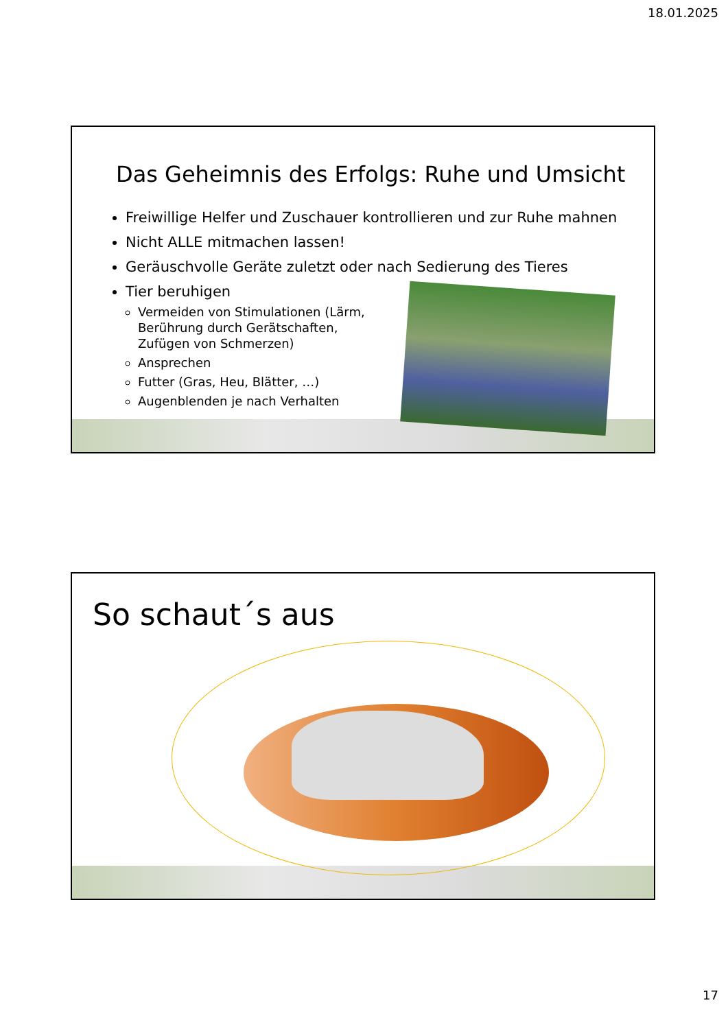18.01.2025
Das Geheimnis des Erfolgs: Ruhe und Umsicht
Freiwillige Helfer und Zuschauer kontrollieren und zur Ruhe mahnen
Nicht ALLE mitmachen lassen!
Geräuschvolle Geräte zuletzt oder nach Sedierung des Tieres
Tier beruhigen
Vermeiden von Stimulationen (Lärm, Berührung durch Gerätschaften, Zufügen von Schmerzen)
Ansprechen
Futter (Gras, Heu, Blätter, …)
Augenblenden je nach Verhalten
So schaut´s aus
17